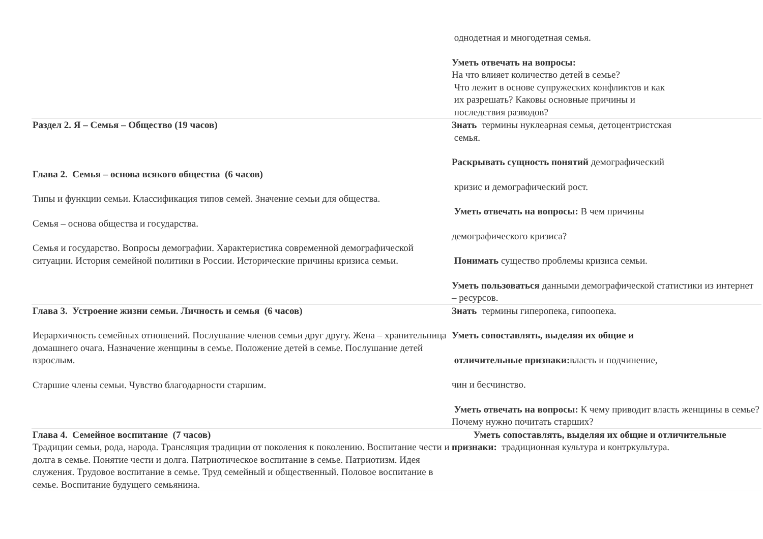| | однодетная и многодетная семья. Уметь отвечать на вопросы: На что влияет количество детей в семье? Что лежит в основе супружеских конфликтов и как их разрешать? Каковы основные причины и последствия разводов? |
| Раздел 2. Я – Семья – Общество (19 часов) Глава 2. Семья – основа всякого общества (6 часов) Типы и функции семьи. Классификация типов семей. Значение семьи для общества. Семья – основа общества и государства. Семья и государство. Вопросы демографии. Характеристика современной демографической ситуации. История семейной политики в России. Исторические причины кризиса семьи. | Знать термины нуклеарная семья, детоцентристская семья. Раскрывать сущность понятий демографический кризис и демографический рост. Уметь отвечать на вопросы: В чем причины демографического кризиса? Понимать существо проблемы кризиса семьи. Уметь пользоваться данными демографической статистики из интернет – ресурсов. |
| Глава 3. Устроение жизни семьи. Личность и семья (6 часов) Иерархичность семейных отношений. Послушание членов семьи друг другу. Жена – хранительница домашнего очага. Назначение женщины в семье. Положение детей в семье. Послушание детей взрослым. Старшие члены семьи. Чувство благодарности старшим. | Знать термины гиперопека, гипоопека. Уметь сопоставлять, выделяя их общие и отличительные признаки: власть и подчинение, чин и бесчинство. Уметь отвечать на вопросы: К чему приводит власть женщины в семье? Почему нужно почитать старших? |
| Глава 4. Семейное воспитание (7 часов) Традиции семьи, рода, народа. Трансляция традиции от поколения к поколению. Воспитание чести и долга в семье. Понятие чести и долга. Патриотическое воспитание в семье. Патриотизм. Идея служения. Трудовое воспитание в семье. Труд семейный и общественный. Половое воспитание в семье. Воспитание будущего семьянина. | Уметь сопоставлять, выделяя их общие и отличительные признаки: традиционная культура и контркультура. |